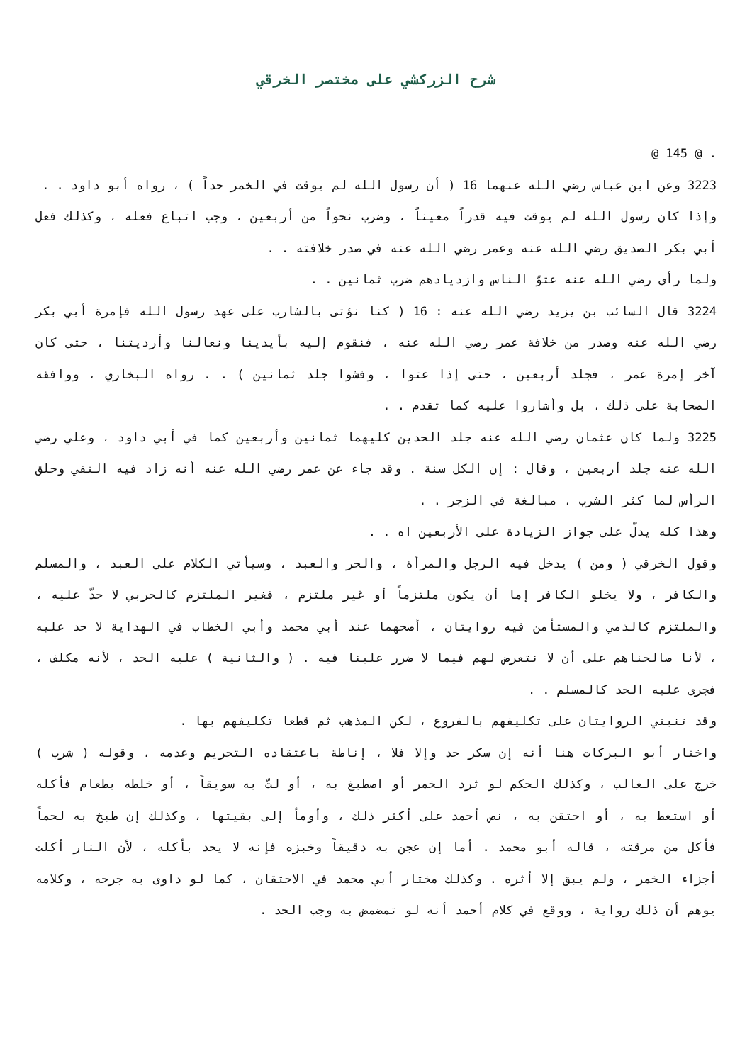شرح الزركشي على مختصر الخرقي
@ 145 @ .
3223 وعن ابن عباس رضي الله عنهما 16 ( أن رسول الله لم يوقت في الخمر حداً ) ، رواه أبو داود . .
وإذا كان رسول الله لم يوقت فيه قدراً معيناً ، وضرب نحواً من أربعين ، وجب اتباع فعله ، وكذلك فعل أبي بكر الصديق رضي الله عنه وعمر رضي الله عنه في صدر خلافته . .
ولما رأى رضي الله عنه عتوّ الناس وازديادهم ضرب ثمانين . .
3224 قال السائب بن يزيد رضي الله عنه : 16 ( كنا نؤتى بالشارب على عهد رسول الله فإمرة أبي بكر رضي الله عنه وصدر من خلافة عمر رضي الله عنه ، فنقوم إليه بأيدينا ونعالنا وأرديتنا ، حتى كان آخر إمرة عمر ، فجلد أربعين ، حتى إذا عتوا ، وفشوا جلد ثمانين ) . . رواه البخاري ، ووافقه الصحابة على ذلك ، بل وأشاروا عليه كما تقدم . .
3225 ولما كان عثمان رضي الله عنه جلد الحدين كليهما ثمانين وأربعين كما في أبي داود ، وعلي رضي الله عنه جلد أربعين ، وقال : إن الكل سنة . وقد جاء عن عمر رضي الله عنه أنه زاد فيه النفي وحلق الرأس لما كثر الشرب ، مبالغة في الزجر . .
وهذا كله يدلّ على جواز الزيادة على الأربعين اه . .
وقول الخرقي ( ومن ) يدخل فيه الرجل والمرأة ، والحر والعبد ، وسيأتي الكلام على العبد ، والمسلم والكافر ، ولا يخلو الكافر إما أن يكون ملتزماً أو غير ملتزم ، فغير الملتزم كالحربي لا حدّ عليه ، والملتزم كالذمي والمستأمن فيه روايتان ، أصحهما عند أبي محمد وأبي الخطاب في الهداية لا حد عليه ، لأنا صالحناهم على أن لا نتعرض لهم فيما لا ضرر علينا فيه . ( والثانية ) عليه الحد ، لأنه مكلف ، فجرى عليه الحد كالمسلم . .
وقد تنبني الروايتان على تكليفهم بالفروع ، لكن المذهب ثم قطعا تكليفهم بها .
واختار أبو البركات هنا أنه إن سكر حد وإلا فلا ، إناطة باعتقاده التحريم وعدمه ، وقوله ( شرب ) خرج على الغالب ، وكذلك الحكم لو ثرد الخمر أو اصطبغ به ، أو لتّ به سويقاً ، أو خلطه بطعام فأكله أو استعط به ، أو احتقن به ، نص أحمد على أكثر ذلك ، وأومأ إلى بقيتها ، وكذلك إن طبخ به لحماً فأكل من مرقته ، قاله أبو محمد . أما إن عجن به دقيقاً وخبزه فإنه لا يحد بأكله ، لأن النار أكلت أجزاء الخمر ، ولم يبق إلا أثره . وكذلك مختار أبي محمد في الاحتقان ، كما لو داوى به جرحه ، وكلامه يوهم أن ذلك رواية ، ووقع في كلام أحمد أنه لو تمضمض به وجب الحد .